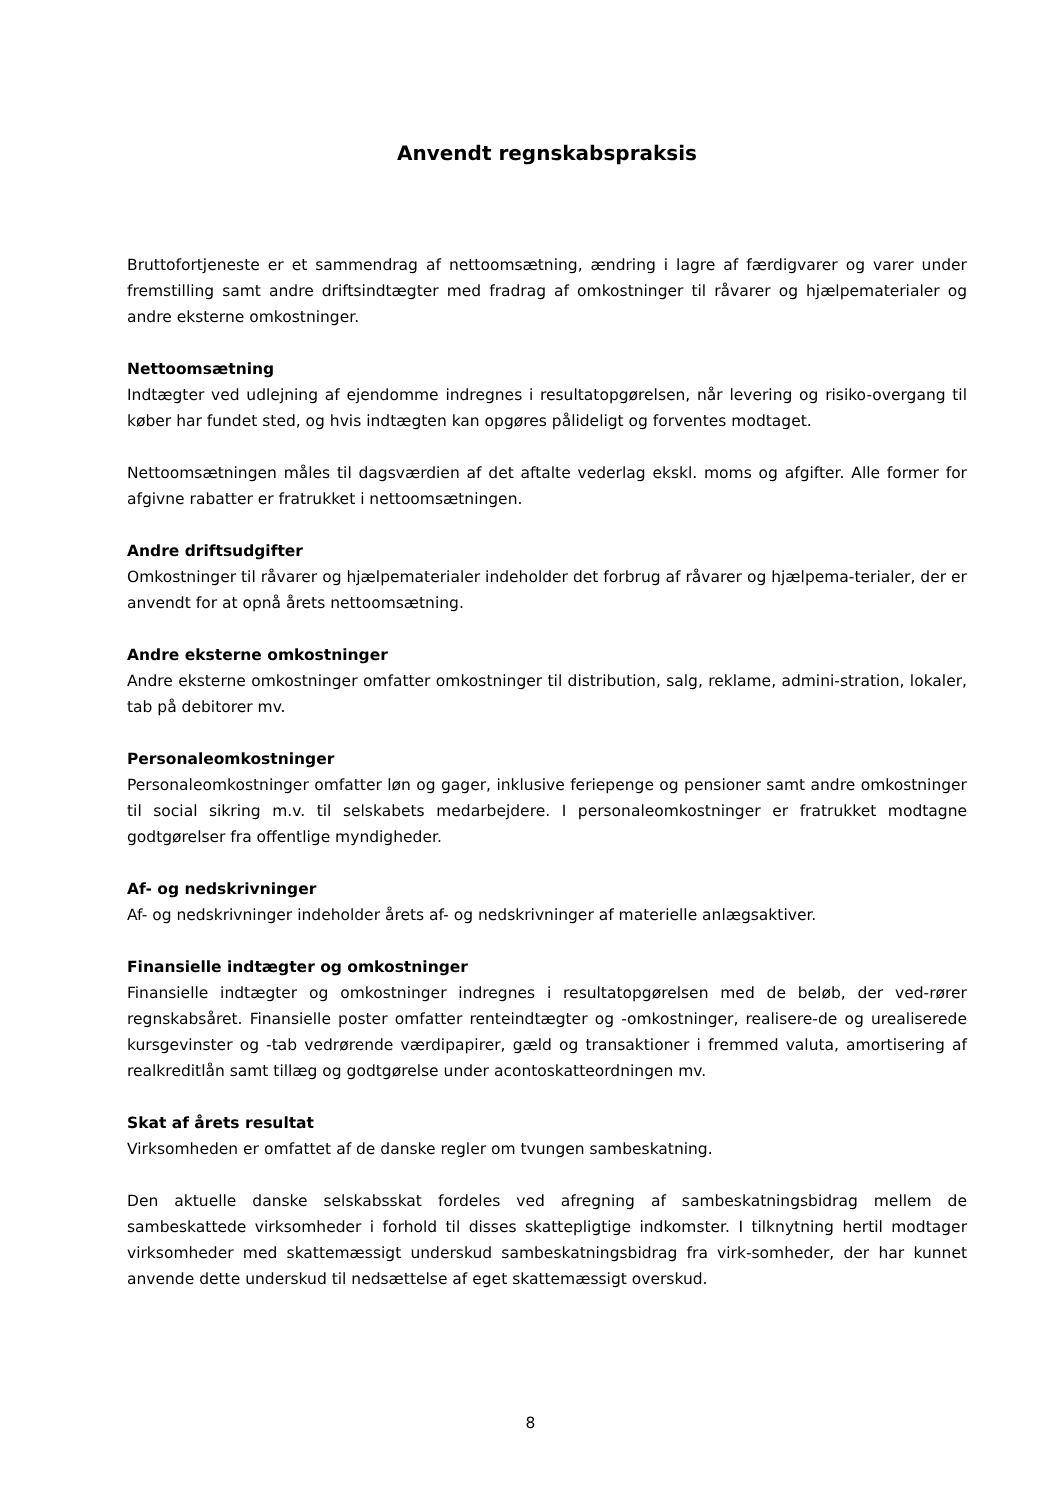Anvendt regnskabspraksis
Bruttofortjeneste er et sammendrag af nettoomsætning, ændring i lagre af færdigvarer og varer under fremstilling samt andre driftsindtægter med fradrag af omkostninger til råvarer og hjælpematerialer og andre eksterne omkostninger.
Nettoomsætning
Indtægter ved udlejning af ejendomme indregnes i resultatopgørelsen, når levering og risiko-overgang til køber har fundet sted, og hvis indtægten kan opgøres pålideligt og forventes modtaget.
Nettoomsætningen måles til dagsværdien af det aftalte vederlag ekskl. moms og afgifter. Alle former for afgivne rabatter er fratrukket i nettoomsætningen.
Andre driftsudgifter
Omkostninger til råvarer og hjælpematerialer indeholder det forbrug af råvarer og hjælpema-terialer, der er anvendt for at opnå årets nettoomsætning.
Andre eksterne omkostninger
Andre eksterne omkostninger omfatter omkostninger til distribution, salg, reklame, admini-stration, lokaler, tab på debitorer mv.
Personaleomkostninger
Personaleomkostninger omfatter løn og gager, inklusive feriepenge og pensioner samt andre omkostninger til social sikring m.v. til selskabets medarbejdere. I personaleomkostninger er fratrukket modtagne godtgørelser fra offentlige myndigheder.
Af- og nedskrivninger
Af- og nedskrivninger indeholder årets af- og nedskrivninger af materielle anlægsaktiver.
Finansielle indtægter og omkostninger
Finansielle indtægter og omkostninger indregnes i resultatopgørelsen med de beløb, der ved-rører regnskabsåret. Finansielle poster omfatter renteindtægter og -omkostninger, realisere-de og urealiserede kursgevinster og -tab vedrørende værdipapirer, gæld og transaktioner i fremmed valuta, amortisering af realkreditlån samt tillæg og godtgørelse under acontoskatteordningen mv.
Skat af årets resultat
Virksomheden er omfattet af de danske regler om tvungen sambeskatning.
Den aktuelle danske selskabsskat fordeles ved afregning af sambeskatningsbidrag mellem de sambeskattede virksomheder i forhold til disses skattepligtige indkomster. I tilknytning hertil modtager virksomheder med skattemæssigt underskud sambeskatningsbidrag fra virk-somheder, der har kunnet anvende dette underskud til nedsættelse af eget skattemæssigt overskud.
8